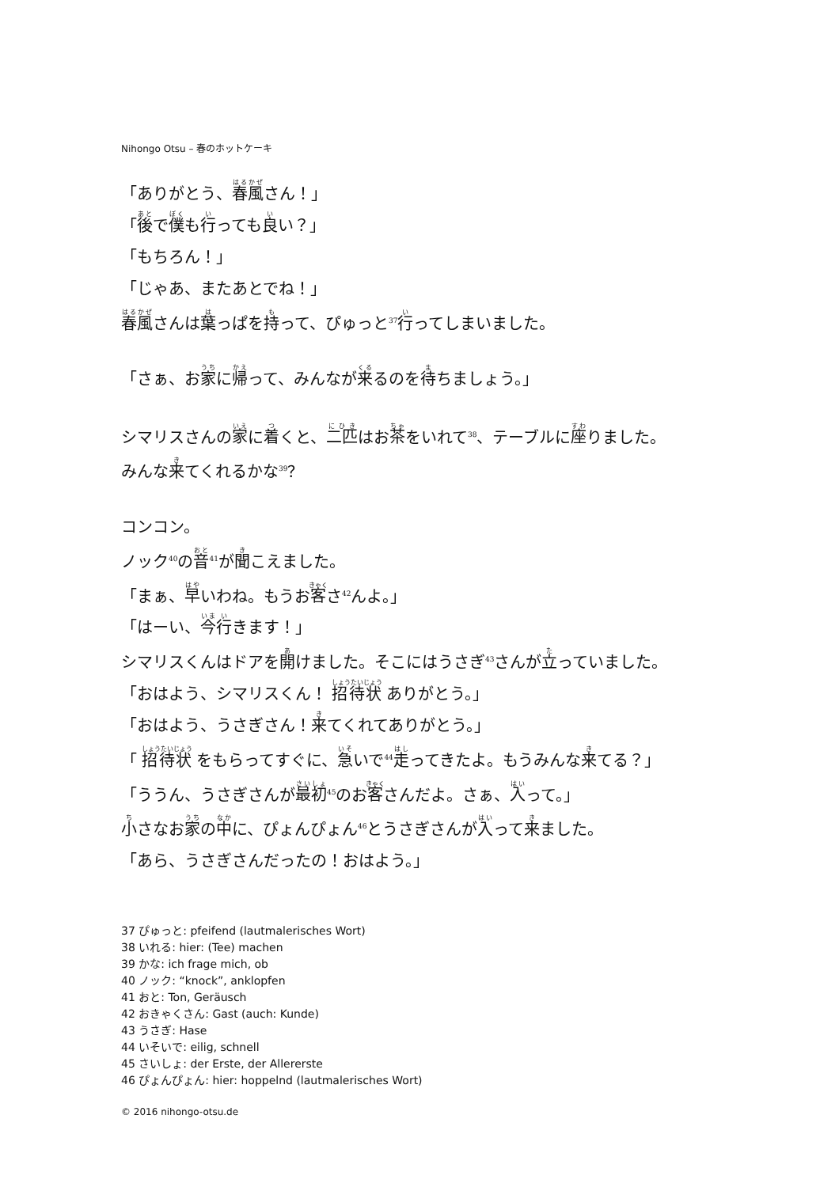Nihongo Otsu – 春のホットケーキ
「ありがとう、春風さん！」
「後で僕も行っても良い？」
「もちろん！」
「じゃあ、またあとでね！」
春風さんは葉っぱを持って、ぴゅっと<sup>37</sup>行ってしまいました。
「さぁ、お家に帰って、みんなが来るのを待ちましょう。」
シマリスさんの家に着くと、二匹はお茶をいれて<sup>38</sup>、テーブルに座りました。
みんな来てくれるかな<sup>39</sup>？
コンコン。
ノック<sup>40</sup>の音<sup>41</sup>が聞こえました。
「まぁ、早いわね。もうお客さ<sup>42</sup>んよ。」
「はーい、今行きます！」
シマリスくんはドアを開けました。そこにはうさぎ<sup>43</sup>さんが立っていました。
「おはよう、シマリスくん！ 招待状 ありがとう。」
「おはよう、うさぎさん！来てくれてありがとう。」
「 招待状 をもらってすぐに、急いで<sup>44</sup>走ってきたよ。もうみんな来てる？」
「ううん、うさぎさんが最初<sup>45</sup>のお客さんだよ。さぁ、入って。」
小さなお家の中に、ぴょんぴょん<sup>46</sup>とうさぎさんが入って来ました。
「あら、うさぎさんだったの！おはよう。」
37 ぴゅっと: pfeifend (lautmalerisches Wort)
38 いれる: hier: (Tee) machen
39 かな: ich frage mich, ob
40 ノック: “knock”, anklopfen
41 おと: Ton, Geräusch
42 おきゃくさん: Gast (auch: Kunde)
43 うさぎ: Hase
44 いそいで: eilig, schnell
45 さいしょ: der Erste, der Allererste
46 ぴょんぴょん: hier: hoppelnd (lautmalerisches Wort)
© 2016 nihongo-otsu.de